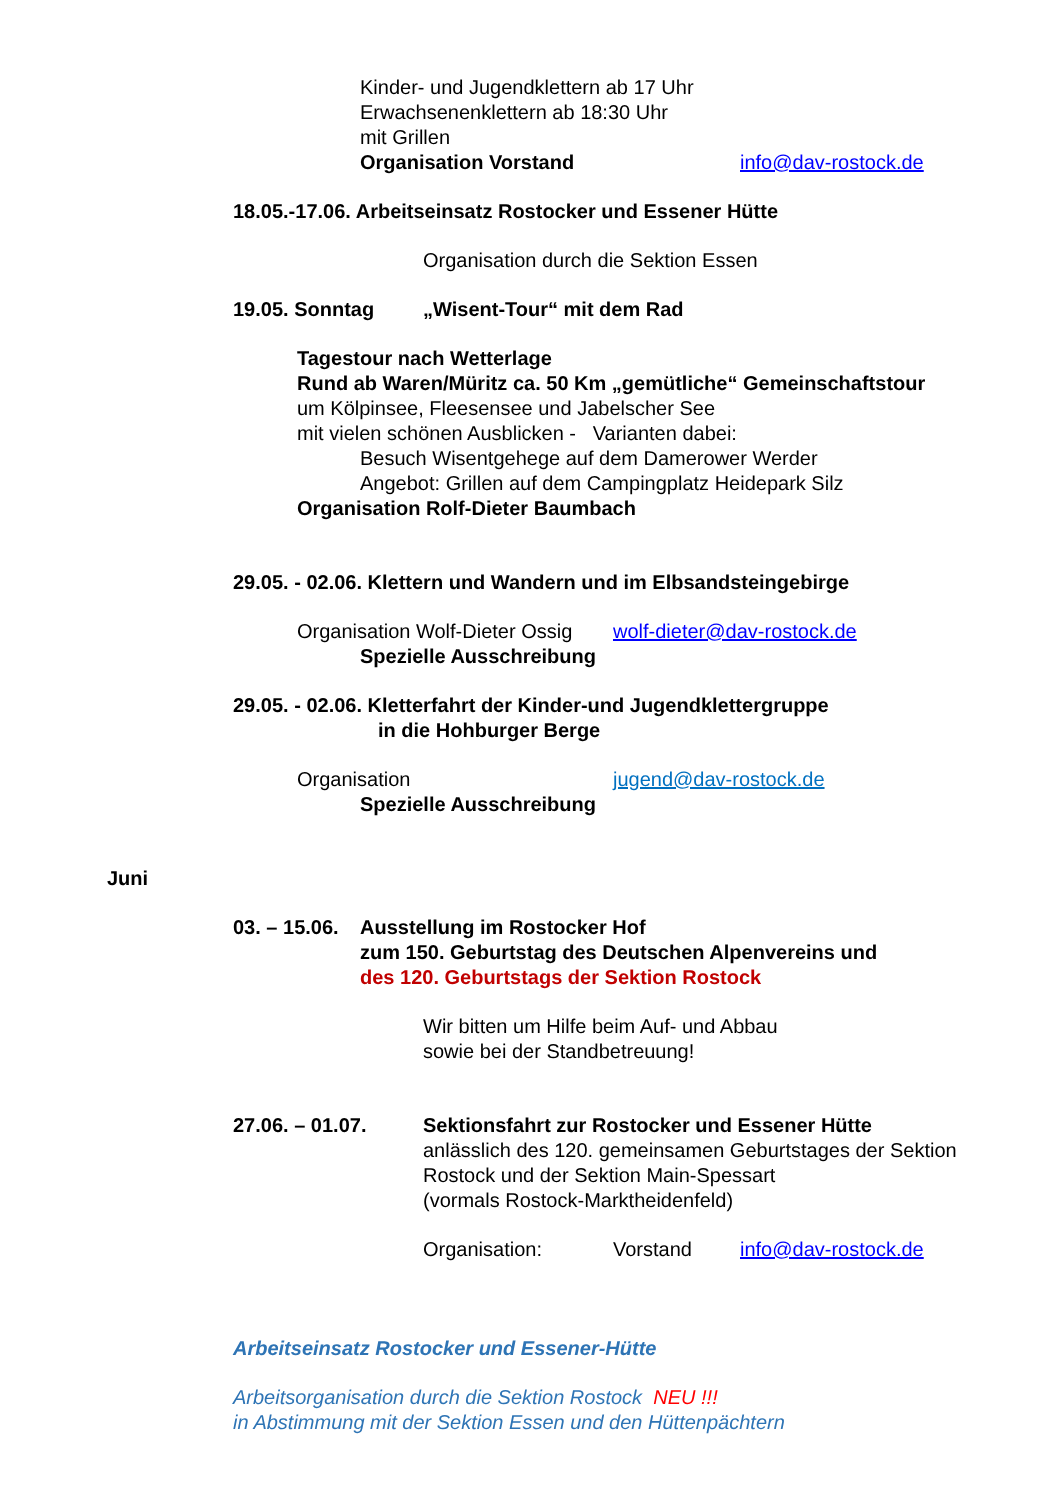Kinder- und Jugendklettern ab 17 Uhr
Erwachsenenklettern ab 18:30 Uhr
mit Grillen
Organisation Vorstand info@dav-rostock.de
18.05.-17.06. Arbeitseinsatz Rostocker und Essener Hütte
Organisation durch die Sektion Essen
19.05. Sonntag „Wisent-Tour“ mit dem Rad
Tagestour nach Wetterlage
Rund ab Waren/Müritz ca. 50 Km „gemütliche“ Gemeinschaftstour
um Kölpinsee, Fleesensee und Jabelscher See
mit vielen schönen Ausblicken - Varianten dabei:
Besuch Wisentgehege auf dem Damerower Werder
Angebot: Grillen auf dem Campingplatz Heidepark Silz
Organisation Rolf-Dieter Baumbach
29.05. - 02.06. Klettern und Wandern und im Elbsandsteingebirge
Organisation Wolf-Dieter Ossig wolf-dieter@dav-rostock.de
Spezielle Ausschreibung
29.05. - 02.06. Kletterfahrt der Kinder-und Jugendklettergruppe
in die Hohburger Berge
Organisation jugend@dav-rostock.de
Spezielle Ausschreibung
Juni
03. – 15.06. Ausstellung im Rostocker Hof
zum 150. Geburtstag des Deutschen Alpenvereins und
des 120. Geburtstags der Sektion Rostock
Wir bitten um Hilfe beim Auf- und Abbau
sowie bei der Standbetreuung!
27.06. – 01.07. Sektionsfahrt zur Rostocker und Essener Hütte
anlässlich des 120. gemeinsamen Geburtstages der Sektion
Rostock und der Sektion Main-Spessart
(vormals Rostock-Marktheidenfeld)
Organisation: Vorstand info@dav-rostock.de
Arbeitseinsatz Rostocker und Essener-Hütte
Arbeitsorganisation durch die Sektion Rostock NEU !!!
in Abstimmung mit der Sektion Essen und den Hüttenpächtern